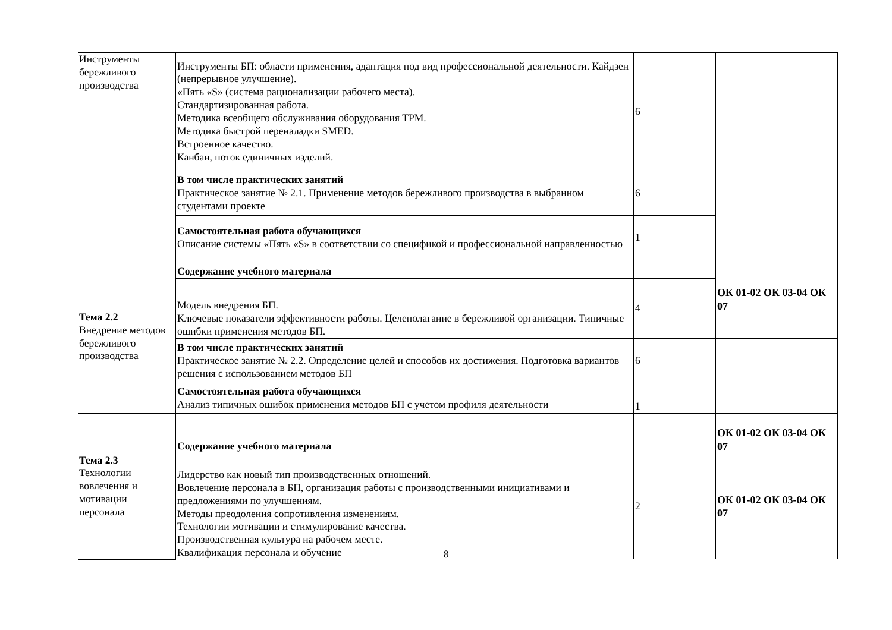| Инструменты бережливого производства | Инструменты БП: области применения, адаптация под вид профессиональной деятельности. Кайдзен (непрерывное улучшение). «Пять «S» (система рационализации рабочего места). Стандартизированная работа. Методика всеобщего обслуживания оборудования TPM. Методика быстрой переналадки SMED. Встроенное качество. Канбан, поток единичных изделий. | 6 | |
| | В том числе практических занятий Практическое занятие № 2.1. Применение методов бережливого производства в выбранном студентами проекте | 6 | |
| | Самостоятельная работа обучающихся Описание системы «Пять «S» в соответствии со спецификой и профессиональной направленностью | 1 | |
| Тема 2.2 Внедрение методов бережливого производства | Содержание учебного материала | | ОК 01-02 ОК 03-04 ОК 07 |
| | Модель внедрения БП. Ключевые показатели эффективности работы. Целеполагание в бережливой организации. Типичные ошибки применения методов БП. | 4 | |
| | В том числе практических занятий Практическое занятие № 2.2. Определение целей и способов их достижения. Подготовка вариантов решения с использованием методов БП | 6 | |
| | Самостоятельная работа обучающихся Анализ типичных ошибок применения методов БП с учетом профиля деятельности | 1 | |
| Тема 2.3 Технологии вовлечения и мотивации персонала | Содержание учебного материала | | ОК 01-02 ОК 03-04 ОК 07 |
| | Лидерство как новый тип производственных отношений. Вовлечение персонала в БП, организация работы с производственными инициативами и предложениями по улучшениям. Методы преодоления сопротивления изменениям. Технологии мотивации и стимулирование качества. Производственная культура на рабочем месте. Квалификация персонала и обучение | 2 | ОК 01-02 ОК 03-04 ОК 07 |
8